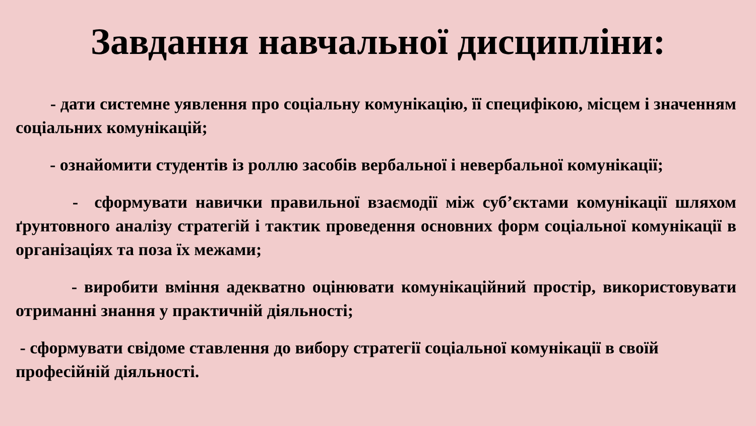Завдання навчальної дисципліни:
- дати системне уявлення про соціальну комунікацію, її специфікою, місцем і значенням соціальних комунікацій;
- ознайомити студентів із роллю засобів вербальної і невербальної комунікації;
- сформувати навички правильної взаємодії між суб’єктами комунікації шляхом ґрунтовного аналізу стратегій і тактик проведення основних форм соціальної комунікації в організаціях та поза їх межами;
- виробити вміння адекватно оцінювати комунікаційний простір, використовувати отриманні знання у практичній діяльності;
- сформувати свідоме ставлення до вибору стратегії соціальної комунікації в своїй професійній діяльності.